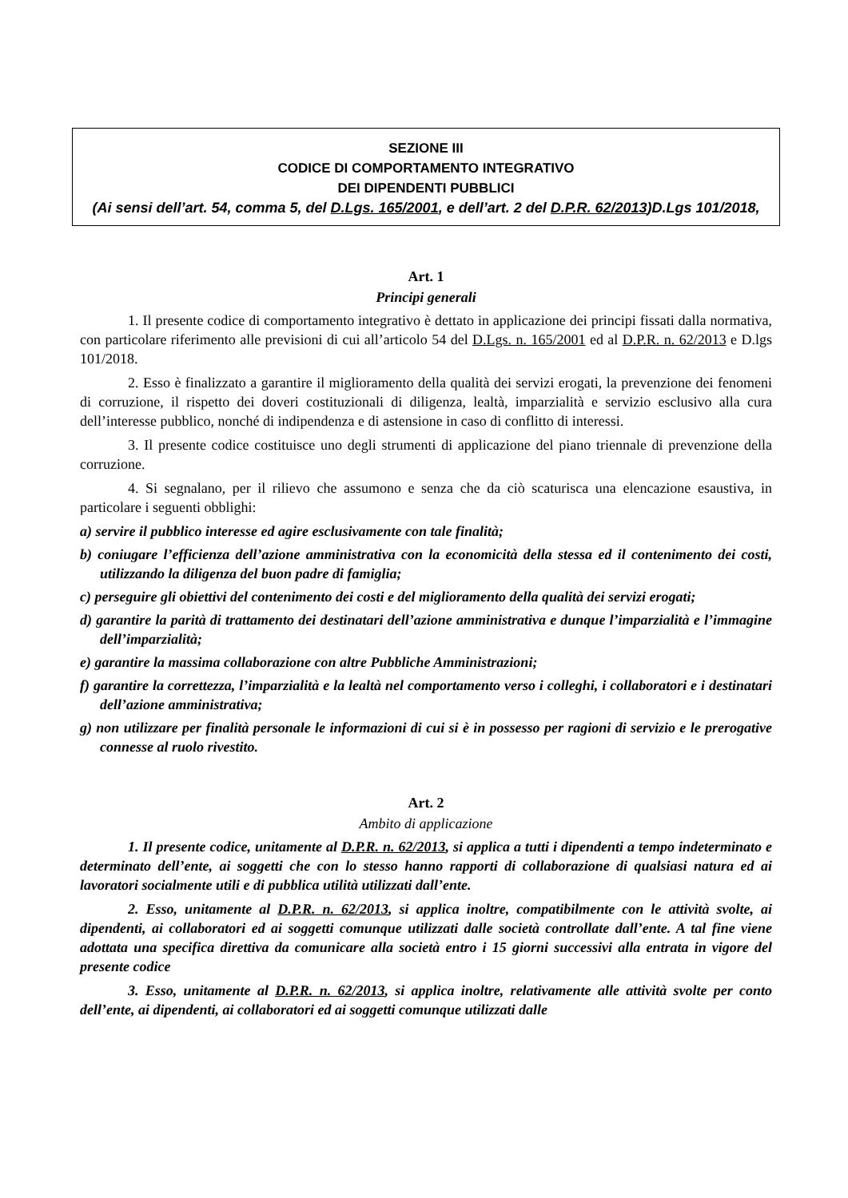SEZIONE III
CODICE DI COMPORTAMENTO INTEGRATIVO
DEI DIPENDENTI PUBBLICI
(Ai sensi dell’art. 54, comma 5, del D.Lgs. 165/2001, e dell’art. 2 del D.P.R. 62/2013)D.Lgs 101/2018,
Art. 1
Principi generali
1. Il presente codice di comportamento integrativo è dettato in applicazione dei principi fissati dalla normativa, con particolare riferimento alle previsioni di cui all’articolo 54 del D.Lgs. n. 165/2001 ed al D.P.R. n. 62/2013 e D.lgs 101/2018.
2. Esso è finalizzato a garantire il miglioramento della qualità dei servizi erogati, la prevenzione dei fenomeni di corruzione, il rispetto dei doveri costituzionali di diligenza, lealtà, imparzialità e servizio esclusivo alla cura dell’interesse pubblico, nonché di indipendenza e di astensione in caso di conflitto di interessi.
3. Il presente codice costituisce uno degli strumenti di applicazione del piano triennale di prevenzione della corruzione.
4. Si segnalano, per il rilievo che assumono e senza che da ciò scaturisca una elencazione esaustiva, in particolare i seguenti obblighi:
a) servire il pubblico interesse ed agire esclusivamente con tale finalità;
b) coniugare l’efficienza dell’azione amministrativa con la economicità della stessa ed il contenimento dei costi, utilizzando la diligenza del buon padre di famiglia;
c) perseguire gli obiettivi del contenimento dei costi e del miglioramento della qualità dei servizi erogati;
d) garantire la parità di trattamento dei destinatari dell’azione amministrativa e dunque l’imparzialità e l’immagine dell’imparzialità;
e) garantire la massima collaborazione con altre Pubbliche Amministrazioni;
f) garantire la correttezza, l’imparzialità e la lealtà nel comportamento verso i colleghi, i collaboratori e i destinatari dell’azione amministrativa;
g) non utilizzare per finalità personale le informazioni di cui si è in possesso per ragioni di servizio e le prerogative connesse al ruolo rivestito.
Art. 2
Ambito di applicazione
1. Il presente codice, unitamente al D.P.R. n. 62/2013, si applica a tutti i dipendenti a tempo indeterminato e determinato dell’ente, ai soggetti che con lo stesso hanno rapporti di collaborazione di qualsiasi natura ed ai lavoratori socialmente utili e di pubblica utilità utilizzati dall’ente.
2. Esso, unitamente al D.P.R. n. 62/2013, si applica inoltre, compatibilmente con le attività svolte, ai dipendenti, ai collaboratori ed ai soggetti comunque utilizzati dalle società controllate dall’ente. A tal fine viene adottata una specifica direttiva da comunicare alla società entro i 15 giorni successivi alla entrata in vigore del presente codice
3. Esso, unitamente al D.P.R. n. 62/2013, si applica inoltre, relativamente alle attività svolte per conto dell’ente, ai dipendenti, ai collaboratori ed ai soggetti comunque utilizzati dalle